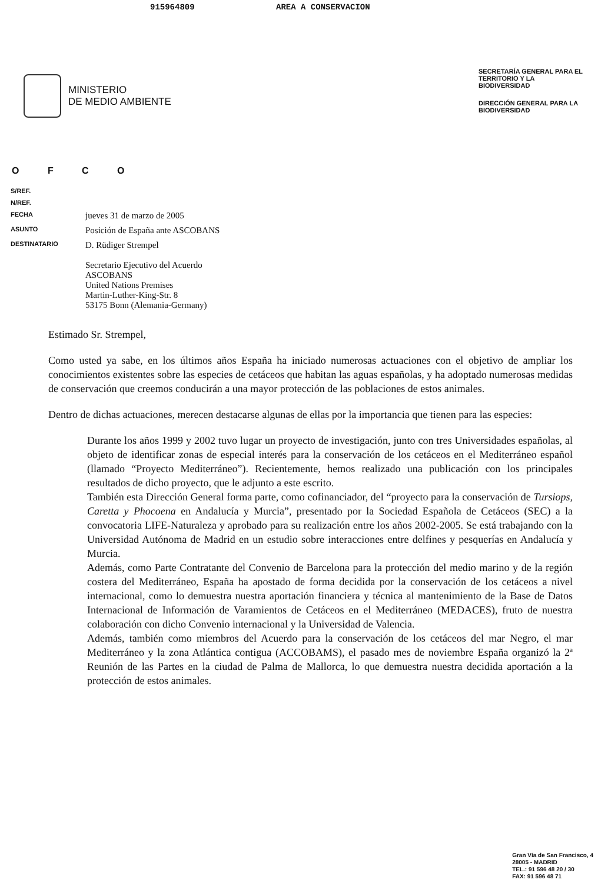915964809 AREA A CONSERVACION
MINISTERIO
DE MEDIO AMBIENTE
SECRETARÍA GENERAL PARA EL TERRITORIO Y LA BIODIVERSIDAD
DIRECCIÓN GENERAL PARA LA BIODIVERSIDAD
O F C O
| S/REF. | |
| N/REF. | |
| FECHA | jueves 31 de marzo de 2005 |
| ASUNTO | Posición de España ante ASCOBANS |
| DESTINATARIO | D. Rüdiger Strempel Secretario Ejecutivo del Acuerdo ASCOBANS United Nations Premises Martin-Luther-King-Str. 8 53175 Bonn (Alemania-Germany) |
Estimado Sr. Strempel,
Como usted ya sabe, en los últimos años España ha iniciado numerosas actuaciones con el objetivo de ampliar los conocimientos existentes sobre las especies de cetáceos que habitan las aguas españolas, y ha adoptado numerosas medidas de conservación que creemos conducirán a una mayor protección de las poblaciones de estos animales.
Dentro de dichas actuaciones, merecen destacarse algunas de ellas por la importancia que tienen para las especies:
Durante los años 1999 y 2002 tuvo lugar un proyecto de investigación, junto con tres Universidades españolas, al objeto de identificar zonas de especial interés para la conservación de los cetáceos en el Mediterráneo español (llamado “Proyecto Mediterráneo”). Recientemente, hemos realizado una publicación con los principales resultados de dicho proyecto, que le adjunto a este escrito.
También esta Dirección General forma parte, como cofinanciador, del “proyecto para la conservación de Tursiops, Caretta y Phocoena en Andalucía y Murcia”, presentado por la Sociedad Española de Cetáceos (SEC) a la convocatoria LIFE-Naturaleza y aprobado para su realización entre los años 2002-2005. Se está trabajando con la Universidad Autónoma de Madrid en un estudio sobre interacciones entre delfines y pesquerías en Andalucía y Murcia.
Además, como Parte Contratante del Convenio de Barcelona para la protección del medio marino y de la región costera del Mediterráneo, España ha apostado de forma decidida por la conservación de los cetáceos a nivel internacional, como lo demuestra nuestra aportación financiera y técnica al mantenimiento de la Base de Datos Internacional de Información de Varamientos de Cetáceos en el Mediterráneo (MEDACES), fruto de nuestra colaboración con dicho Convenio internacional y la Universidad de Valencia.
Además, también como miembros del Acuerdo para la conservación de los cetáceos del mar Negro, el mar Mediterráneo y la zona Atlántica contigua (ACCOBAMS), el pasado mes de noviembre España organizó la 2ª Reunión de las Partes en la ciudad de Palma de Mallorca, lo que demuestra nuestra decidida aportación a la protección de estos animales.
Gran Vía de San Francisco, 4
28005 - MADRID
TEL.: 91 596 48 20 / 30
FAX: 91 596 48 71